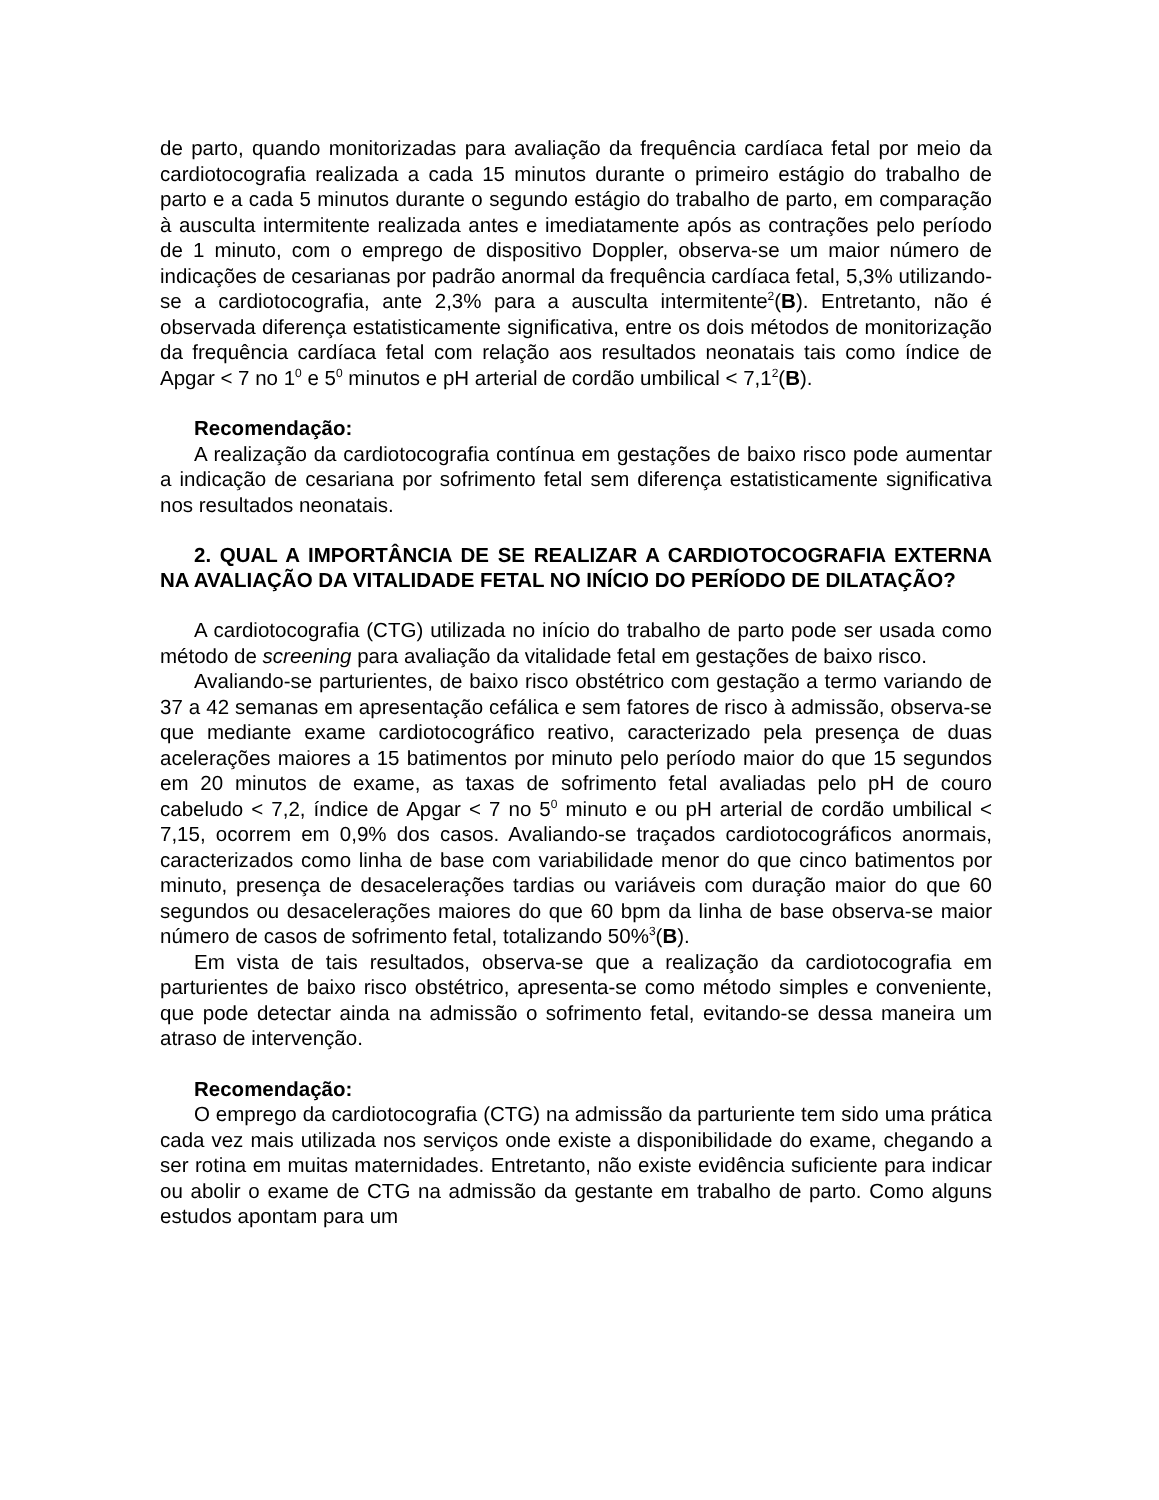de parto, quando monitorizadas para avaliação da frequência cardíaca fetal por meio da cardiotocografia realizada a cada 15 minutos durante o primeiro estágio do trabalho de parto e a cada 5 minutos durante o segundo estágio do trabalho de parto, em comparação à ausculta intermitente realizada antes e imediatamente após as contrações pelo período de 1 minuto, com o emprego de dispositivo Doppler, observa-se um maior número de indicações de cesarianas por padrão anormal da frequência cardíaca fetal, 5,3% utilizando-se a cardiotocografia, ante 2,3% para a ausculta intermitente<sup>2</sup>(B). Entretanto, não é observada diferença estatisticamente significativa, entre os dois métodos de monitorização da frequência cardíaca fetal com relação aos resultados neonatais tais como índice de Apgar < 7 no 1<sup>0</sup> e 5<sup>0</sup> minutos e pH arterial de cordão umbilical < 7,1<sup>2</sup>(B).
Recomendação:
A realização da cardiotocografia contínua em gestações de baixo risco pode aumentar a indicação de cesariana por sofrimento fetal sem diferença estatisticamente significativa nos resultados neonatais.
2. QUAL A IMPORTÂNCIA DE SE REALIZAR A CARDIOTOCOGRAFIA EXTERNA NA AVALIAÇÃO DA VITALIDADE FETAL NO INÍCIO DO PERÍODO DE DILATAÇÃO?
A cardiotocografia (CTG) utilizada no início do trabalho de parto pode ser usada como método de screening para avaliação da vitalidade fetal em gestações de baixo risco.
Avaliando-se parturientes, de baixo risco obstétrico com gestação a termo variando de 37 a 42 semanas em apresentação cefálica e sem fatores de risco à admissão, observa-se que mediante exame cardiotocográfico reativo, caracterizado pela presença de duas acelerações maiores a 15 batimentos por minuto pelo período maior do que 15 segundos em 20 minutos de exame, as taxas de sofrimento fetal avaliadas pelo pH de couro cabeludo < 7,2, índice de Apgar < 7 no 5<sup>0</sup> minuto e ou pH arterial de cordão umbilical < 7,15, ocorrem em 0,9% dos casos. Avaliando-se traçados cardiotocográficos anormais, caracterizados como linha de base com variabilidade menor do que cinco batimentos por minuto, presença de desacelerações tardias ou variáveis com duração maior do que 60 segundos ou desacelerações maiores do que 60 bpm da linha de base observa-se maior número de casos de sofrimento fetal, totalizando 50%<sup>3</sup>(B).
Em vista de tais resultados, observa-se que a realização da cardiotocografia em parturientes de baixo risco obstétrico, apresenta-se como método simples e conveniente, que pode detectar ainda na admissão o sofrimento fetal, evitando-se dessa maneira um atraso de intervenção.
Recomendação:
O emprego da cardiotocografia (CTG) na admissão da parturiente tem sido uma prática cada vez mais utilizada nos serviços onde existe a disponibilidade do exame, chegando a ser rotina em muitas maternidades. Entretanto, não existe evidência suficiente para indicar ou abolir o exame de CTG na admissão da gestante em trabalho de parto. Como alguns estudos apontam para um